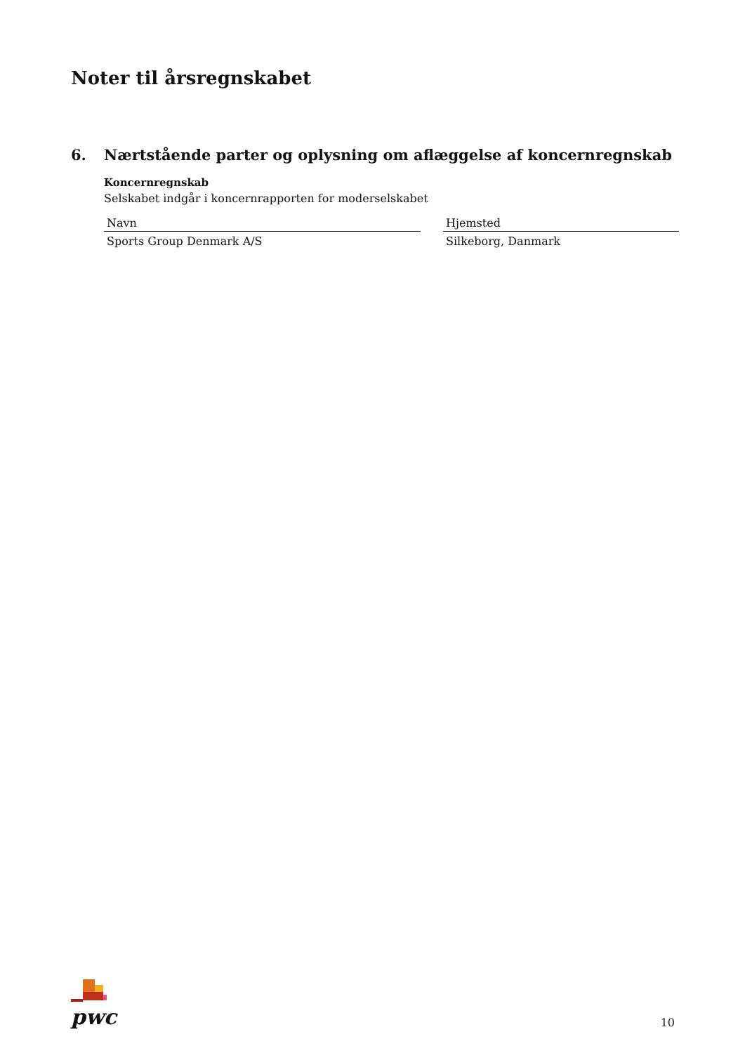Noter til årsregnskabet
6. Nærtstående parter og oplysning om aflæggelse af koncernregnskab
Koncernregnskab
Selskabet indgår i koncernrapporten for moderselskabet
| Navn | | Hjemsted |
| --- | --- | --- |
| Sports Group Denmark A/S | | Silkeborg, Danmark |
pwc
10